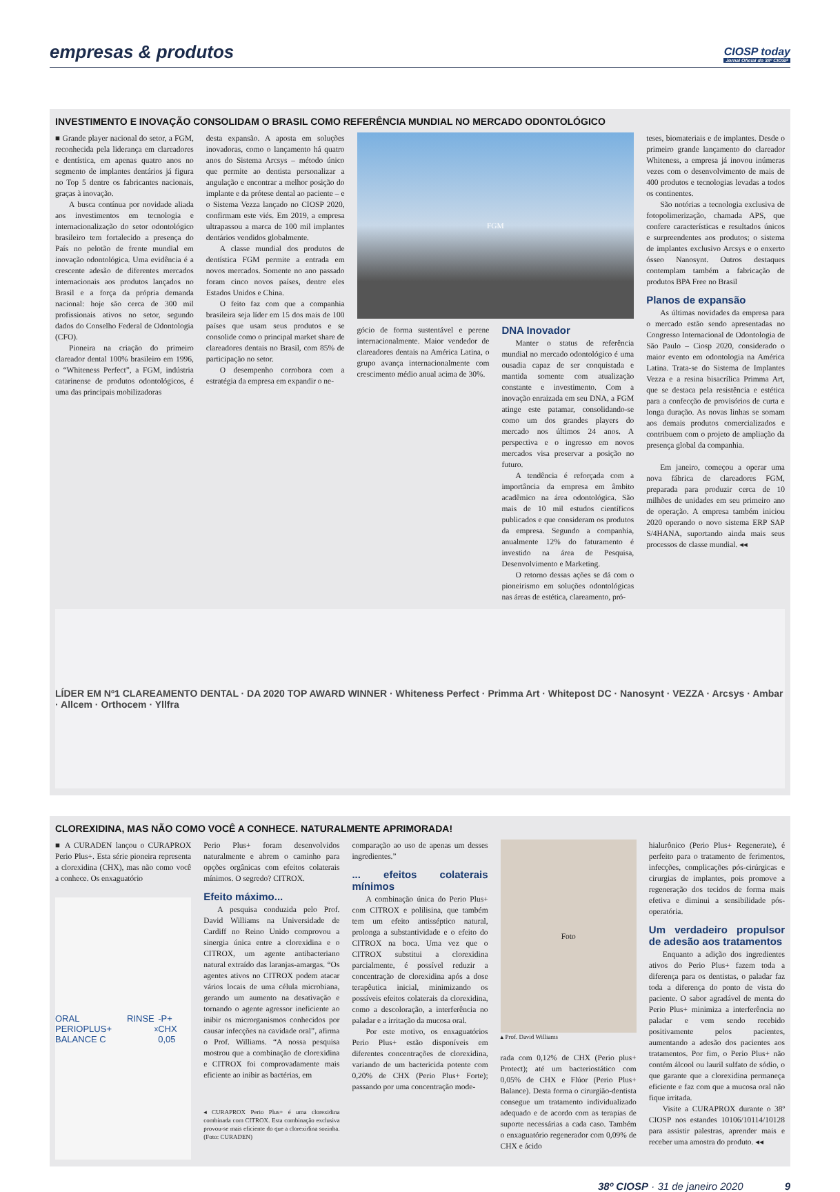empresas & produtos
CIOSP today
Jornal Oficial do 38º CIOSP
INVESTIMENTO E INOVAÇÃO CONSOLIDAM O BRASIL COMO REFERÊNCIA MUNDIAL NO MERCADO ODONTOLÓGICO
■ Grande player nacional do setor, a FGM, reconhecida pela liderança em clareadores e dentística, em apenas quatro anos no segmento de implantes dentários já figura no Top 5 dentre os fabricantes nacionais, graças à inovação.
A busca contínua por novidade aliada aos investimentos em tecnologia e internacionalização do setor odontológico brasileiro tem fortalecido a presença do País no pelotão de frente mundial em inovação odontológica. Uma evidência é a crescente adesão de diferentes mercados internacionais aos produtos lançados no Brasil e a força da própria demanda nacional: hoje são cerca de 300 mil profissionais ativos no setor, segundo dados do Conselho Federal de Odontologia (CFO).
Pioneira na criação do primeiro clareador dental 100% brasileiro em 1996, o “Whiteness Perfect”, a FGM, indústria catarinense de produtos odontológicos, é uma das principais mobilizadoras
desta expansão. A aposta em soluções inovadoras, como o lançamento há quatro anos do Sistema Arcsys – método único que permite ao dentista personalizar a angulação e encontrar a melhor posição do implante e da prótese dental ao paciente – e o Sistema Vezza lançado no CIOSP 2020, confirmam este viés. Em 2019, a empresa ultrapassou a marca de 100 mil implantes dentários vendidos globalmente.
A classe mundial dos produtos de dentística FGM permite a entrada em novos mercados. Somente no ano passado foram cinco novos países, dentre eles Estados Unidos e China.
O feito faz com que a companhia brasileira seja líder em 15 dos mais de 100 países que usam seus produtos e se consolide como o principal market share de clareadores dentais no Brasil, com 85% de participação no setor.
O desempenho corrobora com a estratégia da empresa em expandir o ne-
FGM
gócio de forma sustentável e perene internacionalmente. Maior vendedor de clareadores dentais na América Latina, o grupo avança internacionalmente com crescimento médio anual acima de 30%.
DNA Inovador
Manter o status de referência mundial no mercado odontológico é uma ousadia capaz de ser conquistada e mantida somente com atualização constante e investimento. Com a inovação enraizada em seu DNA, a FGM atinge este patamar, consolidando-se como um dos grandes players do mercado nos últimos 24 anos. A perspectiva e o ingresso em novos mercados visa preservar a posição no futuro.
A tendência é reforçada com a importância da empresa em âmbito acadêmico na área odontológica. São mais de 10 mil estudos científicos publicados e que consideram os produtos da empresa. Segundo a companhia, anualmente 12% do faturamento é investido na área de Pesquisa, Desenvolvimento e Marketing.
O retorno dessas ações se dá com o pioneirismo em soluções odontológicas nas áreas de estética, clareamento, pró-
teses, biomateriais e de implantes. Desde o primeiro grande lançamento do clareador Whiteness, a empresa já inovou inúmeras vezes com o desenvolvimento de mais de 400 produtos e tecnologias levadas a todos os continentes.
São notórias a tecnologia exclusiva de fotopolimerização, chamada APS, que confere características e resultados únicos e surpreendentes aos produtos; o sistema de implantes exclusivo Arcsys e o enxerto ósseo Nanosynt. Outros destaques contemplam também a fabricação de produtos BPA Free no Brasil
Planos de expansão
As últimas novidades da empresa para o mercado estão sendo apresentadas no Congresso Internacional de Odontologia de São Paulo – Ciosp 2020, considerado o maior evento em odontologia na América Latina. Trata-se do Sistema de Implantes Vezza e a resina bisacrílica Primma Art, que se destaca pela resistência e estética para a confecção de provisórios de curta e longa duração. As novas linhas se somam aos demais produtos comercializados e contribuem com o projeto de ampliação da presença global da companhia.
Em janeiro, começou a operar uma nova fábrica de clareadores FGM, preparada para produzir cerca de 10 milhões de unidades em seu primeiro ano de operação. A empresa também iniciou 2020 operando o novo sistema ERP SAP S/4HANA, suportando ainda mais seus processos de classe mundial. ◂◂
LÍDER EM Nº1 CLAREAMENTO DENTAL · DA 2020 TOP AWARD WINNER · Whiteness Perfect · Primma Art · Whitepost DC · Nanosynt · VEZZA · Arcsys · Ambar · Allcem · Orthocem · Yllfra
CLOREXIDINA, MAS NÃO COMO VOCÊ A CONHECE. NATURALMENTE APRIMORADA!
■ A CURADEN lançou o CURAPROX Perio Plus+. Esta série pioneira representa a clorexidina (CHX), mas não como você a conhece. Os enxaguatório
ORAL RINSE PERIOPLUS+ BALANCE C<sup>x</sup>-P+ CHX 0,05
Perio Plus+ foram desenvolvidos naturalmente e abrem o caminho para opções orgânicas com efeitos colaterais mínimos. O segredo? CITROX.
Efeito máximo...
A pesquisa conduzida pelo Prof. David Williams na Universidade de Cardiff no Reino Unido comprovou a sinergia única entre a clorexidina e o CITROX, um agente antibacteriano natural extraído das laranjas-amargas. “Os agentes ativos no CITROX podem atacar vários locais de uma célula microbiana, gerando um aumento na desativação e tornando o agente agressor ineficiente ao inibir os microrganismos conhecidos por causar infecções na cavidade oral”, afirma o Prof. Williams. “A nossa pesquisa mostrou que a combinação de clorexidina e CITROX foi comprovadamente mais eficiente ao inibir as bactérias, em
◂ CURAPROX Perio Plus+ é uma clorexidina combinada com CITROX. Esta combinação exclusiva provou-se mais eficiente do que a clorexidina sozinha. (Foto: CURADEN)
comparação ao uso de apenas um desses ingredientes.”
... efeitos colaterais mínimos
A combinação única do Perio Plus+ com CITROX e polilisina, que também tem um efeito antisséptico natural, prolonga a substantividade e o efeito do CITROX na boca. Uma vez que o CITROX substitui a clorexidina parcialmente, é possível reduzir a concentração de clorexidina após a dose terapêutica inicial, minimizando os possíveis efeitos colaterais da clorexidina, como a descoloração, a interferência no paladar e a irritação da mucosa oral.
Por este motivo, os enxaguatórios Perio Plus+ estão disponíveis em diferentes concentrações de clorexidina, variando de um bactericida potente com 0,20% de CHX (Perio Plus+ Forte); passando por uma concentração mode-
Foto
▴ Prof. David Williams
rada com 0,12% de CHX (Perio plus+ Protect); até um bacteriostático com 0,05% de CHX e Flúor (Perio Plus+ Balance). Desta forma o cirurgião-dentista consegue um tratamento individualizado adequado e de acordo com as terapias de suporte necessárias a cada caso. Também o enxaguatório regenerador com 0,09% de CHX e ácido
hialurônico (Perio Plus+ Regenerate), é perfeito para o tratamento de ferimentos, infecções, complicações pós-cirúrgicas e cirurgias de implantes, pois promove a regeneração dos tecidos de forma mais efetiva e diminui a sensibilidade pós-operatória.
Um verdadeiro propulsor de adesão aos tratamentos
Enquanto a adição dos ingredientes ativos do Perio Plus+ fazem toda a diferença para os dentistas, o paladar faz toda a diferença do ponto de vista do paciente. O sabor agradável de menta do Perio Plus+ minimiza a interferência no paladar e vem sendo recebido positivamente pelos pacientes, aumentando a adesão dos pacientes aos tratamentos. Por fim, o Perio Plus+ não contém álcool ou lauril sulfato de sódio, o que garante que a clorexidina permaneça eficiente e faz com que a mucosa oral não fique irritada.
Visite a CURAPROX durante o 38º CIOSP nos estandes 10106/10114/10128 para assistir palestras, aprender mais e receber uma amostra do produto. ◂◂
38º CIOSP · 31 de janeiro 2020 9